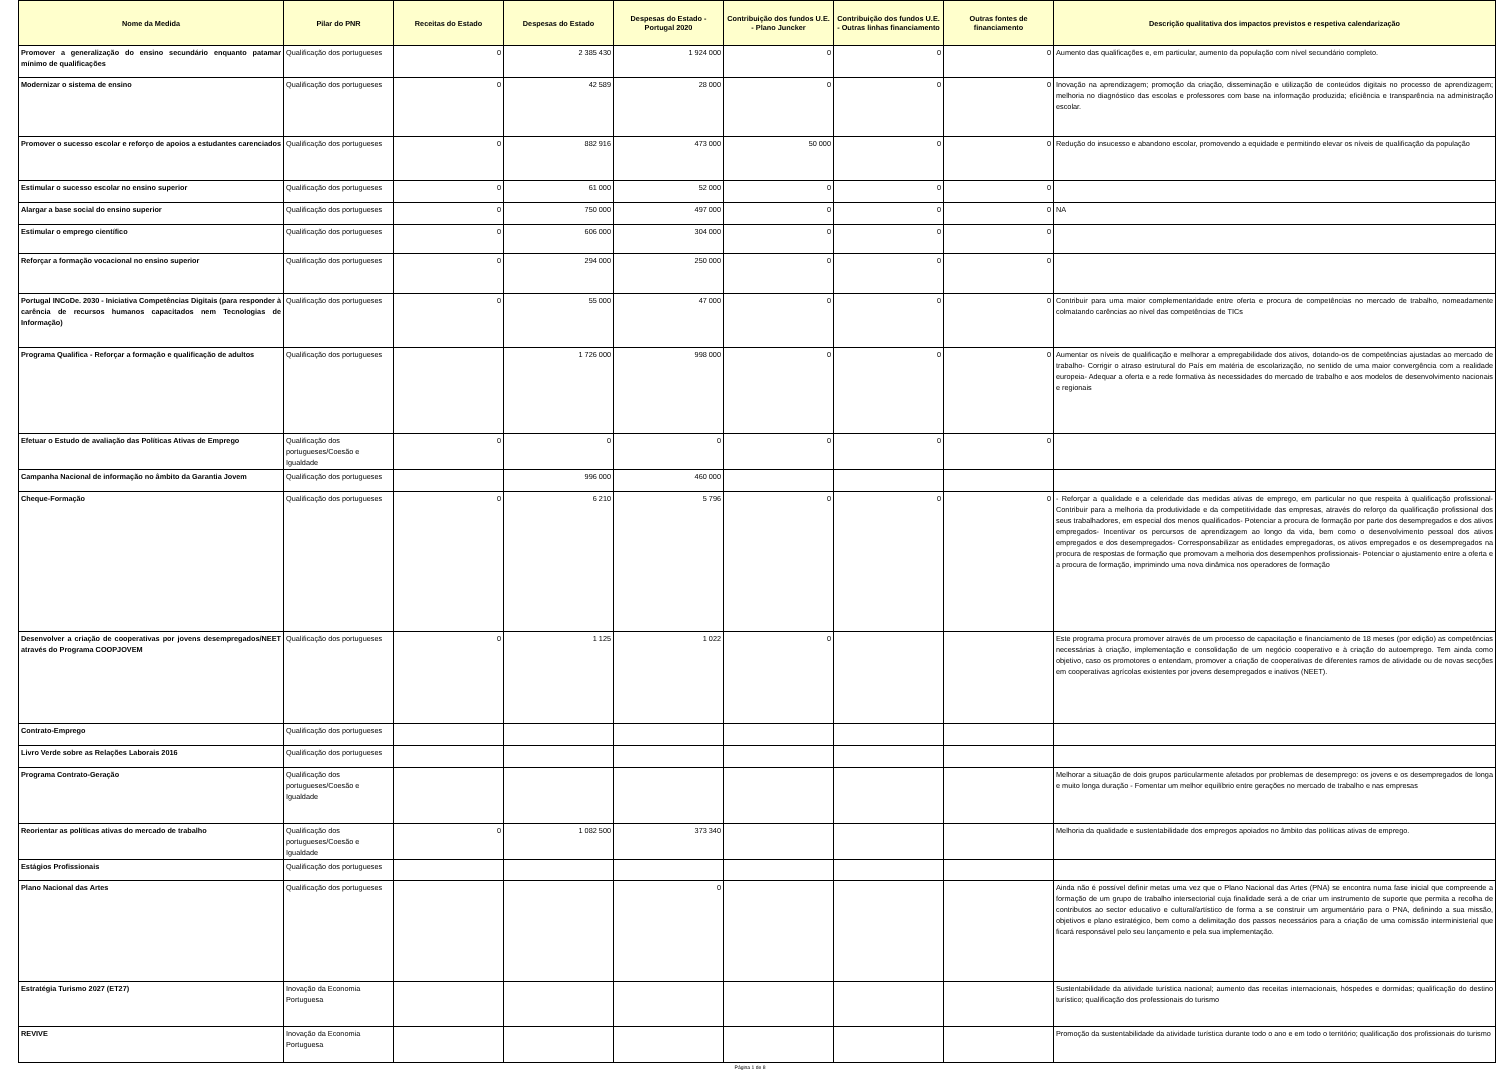| Nome da Medida | Pilar do PNR | Receitas do Estado | Despesas do Estado | Despesas do Estado - Portugal 2020 | Contribuição dos fundos U.E. - Plano Juncker | Contribuição dos fundos U.E. - Outras linhas financiamento | Outras fontes de financiamento | Descrição qualitativa dos impactos previstos e respetiva calendarização |
| --- | --- | --- | --- | --- | --- | --- | --- | --- |
| Promover a generalização do ensino secundário enquanto patamar mínimo de qualificações | Qualificação dos portugueses | 0 | 2 385 430 | 1 924 000 | 0 | 0 | 0 | Aumento das qualificações e, em particular, aumento da população com nível secundário completo. |
| Modernizar o sistema de ensino | Qualificação dos portugueses | 0 | 42 589 | 28 000 | 0 | 0 | 0 | Inovação na aprendizagem; promoção da criação, disseminação e utilização de conteúdos digitais no processo de aprendizagem; melhoria no diagnóstico das escolas e professores com base na informação produzida; eficiência e transparência na administração escolar. |
| Promover o sucesso escolar e reforço de apoios a estudantes carenciados | Qualificação dos portugueses | 0 | 882 916 | 473 000 | 50 000 | 0 | 0 | Redução do insucesso e abandono escolar, promovendo a equidade e permitindo elevar os níveis de qualificação da população |
| Estimular o sucesso escolar no ensino superior | Qualificação dos portugueses | 0 | 61 000 | 52 000 | 0 | 0 | 0 | |
| Alargar a base social do ensino superior | Qualificação dos portugueses | 0 | 750 000 | 497 000 | 0 | 0 | 0 | NA |
| Estimular o emprego científico | Qualificação dos portugueses | 0 | 606 000 | 304 000 | 0 | 0 | 0 | |
| Reforçar a formação vocacional no ensino superior | Qualificação dos portugueses | 0 | 294 000 | 250 000 | 0 | 0 | 0 | |
| Portugal INCoDe. 2030 - Iniciativa Competências Digitais (para responder à carência de recursos humanos capacitados nem Tecnologias de Informação) | Qualificação dos portugueses | 0 | 55 000 | 47 000 | 0 | 0 | 0 | Contribuir para uma maior complementaridade entre oferta e procura de competências no mercado de trabalho, nomeadamente colmatando carências ao nível das competências de TICs |
| Programa Qualifica - Reforçar a formação e qualificação de adultos | Qualificação dos portugueses | | 1 726 000 | 998 000 | 0 | 0 | 0 | Aumentar os níveis de qualificação e melhorar a empregabilidade dos ativos, dotando-os de competências ajustadas ao mercado de trabalho- Corrigir o atraso estrutural do País em matéria de escolarização, no sentido de uma maior convergência com a realidade europeia- Adequar a oferta e a rede formativa às necessidades do mercado de trabalho e aos modelos de desenvolvimento nacionais e regionais |
| Efetuar o Estudo de avaliação das Políticas Ativas de Emprego | Qualificação dos portugueses/Coesão e Igualdade | 0 | 0 | 0 | 0 | 0 | 0 | |
| Campanha Nacional de informação no âmbito da Garantia Jovem | Qualificação dos portugueses | | 996 000 | 460 000 | | | | |
| Cheque-Formação | Qualificação dos portugueses | 0 | 6 210 | 5 796 | 0 | 0 | 0 | - Reforçar a qualidade e a celeridade das medidas ativas de emprego, em particular no que respeita à qualificação profissional- Contribuir para a melhoria da produtividade e da competitividade das empresas, através do reforço da qualificação profissional dos seus trabalhadores, em especial dos menos qualificados- Potenciar a procura de formação por parte dos desempregados e dos ativos empregados- Incentivar os percursos de aprendizagem ao longo da vida, bem como o desenvolvimento pessoal dos ativos empregados e dos desempregados- Corresponsabilizar as entidades empregadoras, os ativos empregados e os desempregados na procura de respostas de formação que promovam a melhoria dos desempenhos profissionais- Potenciar o ajustamento entre a oferta e a procura de formação, imprimindo uma nova dinâmica nos operadores de formação |
| Desenvolver a criação de cooperativas por jovens desempregados/NEET através do Programa COOPJOVEM | Qualificação dos portugueses | 0 | 1 125 | 1 022 | 0 | | | Este programa procura promover através de um processo de capacitação e financiamento de 18 meses (por edição) as competências necessárias à criação, implementação e consolidação de um negócio cooperativo e à criação do autoemprego. Tem ainda como objetivo, caso os promotores o entendam, promover a criação de cooperativas de diferentes ramos de atividade ou de novas secções em cooperativas agrícolas existentes por jovens desempregados e inativos (NEET). |
| Contrato-Emprego | Qualificação dos portugueses | | | | | | | |
| Livro Verde sobre as Relações Laborais 2016 | Qualificação dos portugueses | | | | | | | |
| Programa Contrato-Geração | Qualificação dos portugueses/Coesão e Igualdade | | | | | | | Melhorar a situação de dois grupos particularmente afetados por problemas de desemprego: os jovens e os desempregados de longa e muito longa duração - Fomentar um melhor equilíbrio entre gerações no mercado de trabalho e nas empresas |
| Reorientar as políticas ativas do mercado de trabalho | Qualificação dos portugueses/Coesão e Igualdade | 0 | 1 082 500 | 373 340 | | | | Melhoria da qualidade e sustentabilidade dos empregos apoiados no âmbito das políticas ativas de emprego. |
| Estágios Profissionais | Qualificação dos portugueses | | | | | | | |
| Plano Nacional das Artes | Qualificação dos portugueses | | | 0 | | | | Ainda não é possível definir metas uma vez que o Plano Nacional das Artes (PNA) se encontra numa fase inicial que compreende a formação de um grupo de trabalho intersectorial cuja finalidade será a de criar um instrumento de suporte que permita a recolha de contributos ao sector educativo e cultural/artístico de forma a se construir um argumentário para o PNA, definindo a sua missão, objetivos e plano estratégico, bem como a delimitação dos passos necessários para a criação de uma comissão interministerial que ficará responsável pelo seu lançamento e pela sua implementação. |
| Estratégia Turismo 2027 (ET27) | Inovação da Economia Portuguesa | | | | | | | Sustentabilidade da atividade turística nacional; aumento das receitas internacionais, hóspedes e dormidas; qualificação do destino turístico; qualificação dos professionais do turismo |
| REVIVE | Inovação da Economia Portuguesa | | | | | | | Promoção da sustentabilidade da atividade turística durante todo o ano e em todo o território; qualificação dos profissionais do turismo |
Página 1 de 8